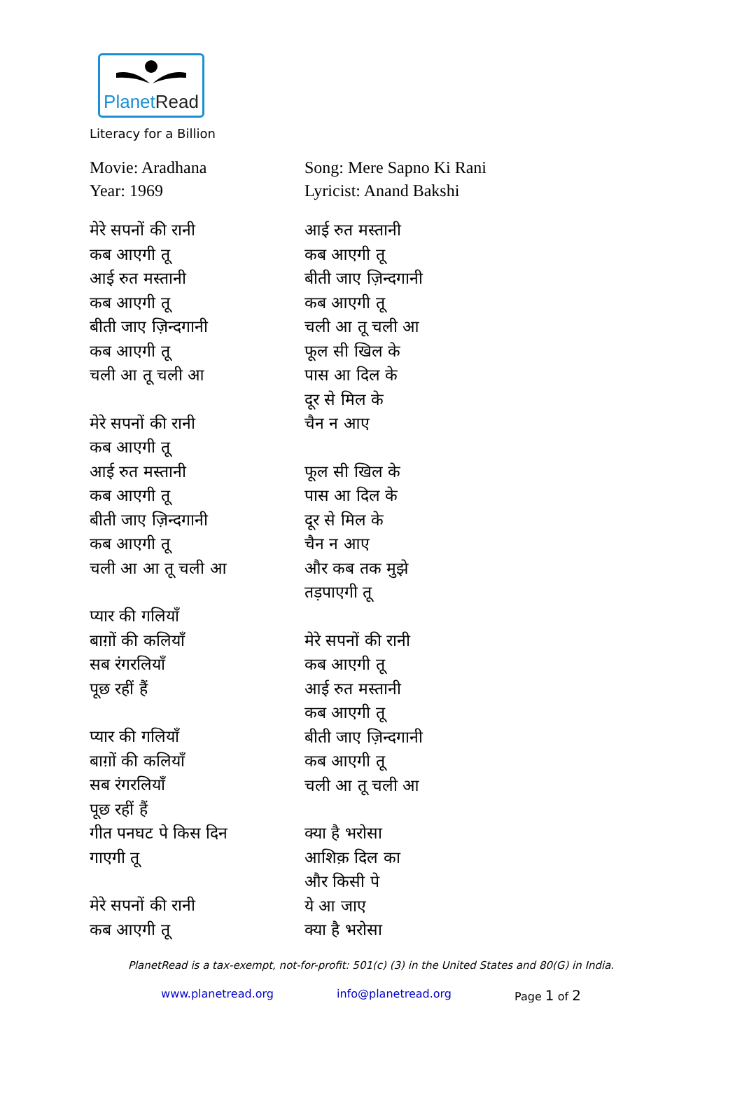PlanetRead
Literacy for a Billion
Movie: Aradhana
Year: 1969
मेरे सपनों की रानी
कब आएगी तू
आई रुत मस्तानी
कब आएगी तू
बीती जाए ज़िन्दगानी
कब आएगी तू
चली आ तू चली आ
मेरे सपनों की रानी
कब आएगी तू
आई रुत मस्तानी
कब आएगी तू
बीती जाए ज़िन्दगानी
कब आएगी तू
चली आ आ तू चली आ
प्यार की गलियाँ
बाग़ों की कलियाँ
सब रंगरलियाँ
पूछ रहीं हैं
प्यार की गलियाँ
बाग़ों की कलियाँ
सब रंगरलियाँ
पूछ रहीं हैं
गीत पनघट पे किस दिन
गाएगी तू
मेरे सपनों की रानी
कब आएगी तू
Song: Mere Sapno Ki Rani
Lyricist: Anand Bakshi
आई रुत मस्तानी
कब आएगी तू
बीती जाए ज़िन्दगानी
कब आएगी तू
चली आ तू चली आ
फूल सी खिल के
पास आ दिल के
दूर से मिल के
चैन न आए
फूल सी खिल के
पास आ दिल के
दूर से मिल के
चैन न आए
और कब तक मुझे
तड़पाएगी तू
मेरे सपनों की रानी
कब आएगी तू
आई रुत मस्तानी
कब आएगी तू
बीती जाए ज़िन्दगानी
कब आएगी तू
चली आ तू चली आ
क्या है भरोसा
आशिक़ दिल का
और किसी पे
ये आ जाए
क्या है भरोसा
PlanetRead is a tax-exempt, not-for-profit: 501(c) (3) in the United States and 80(G) in India.
www.planetread.org info@planetread.org Page 1 of 2